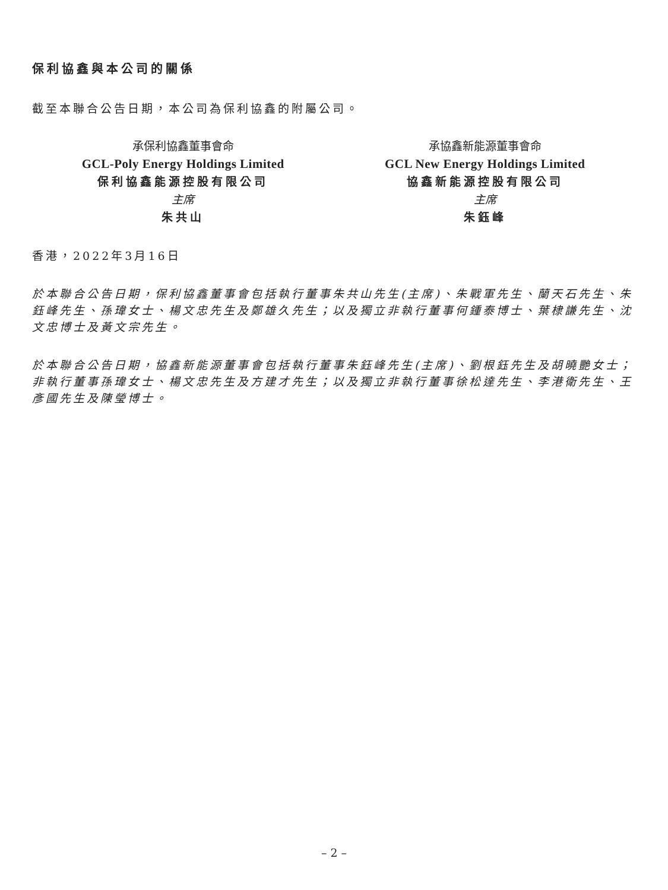保利協鑫與本公司的關係
截至本聯合公告日期，本公司為保利協鑫的附屬公司。
承保利協鑫董事會命
GCL-Poly Energy Holdings Limited
保利協鑫能源控股有限公司
主席
朱共山
承協鑫新能源董事會命
GCL New Energy Holdings Limited
協鑫新能源控股有限公司
主席
朱鈺峰
香港，2022年3月16日
於本聯合公告日期，保利協鑫董事會包括執行董事朱共山先生(主席)、朱戰軍先生、蘭天石先生、朱鈺峰先生、孫瑋女士、楊文忠先生及鄭雄久先生；以及獨立非執行董事何鍾泰博士、葉棣謙先生、沈文忠博士及黃文宗先生。
於本聯合公告日期，協鑫新能源董事會包括執行董事朱鈺峰先生(主席)、劉根鈺先生及胡曉艷女士；非執行董事孫瑋女士、楊文忠先生及方建才先生；以及獨立非執行董事徐松達先生、李港衛先生、王彥國先生及陳瑩博士。
– 2 –